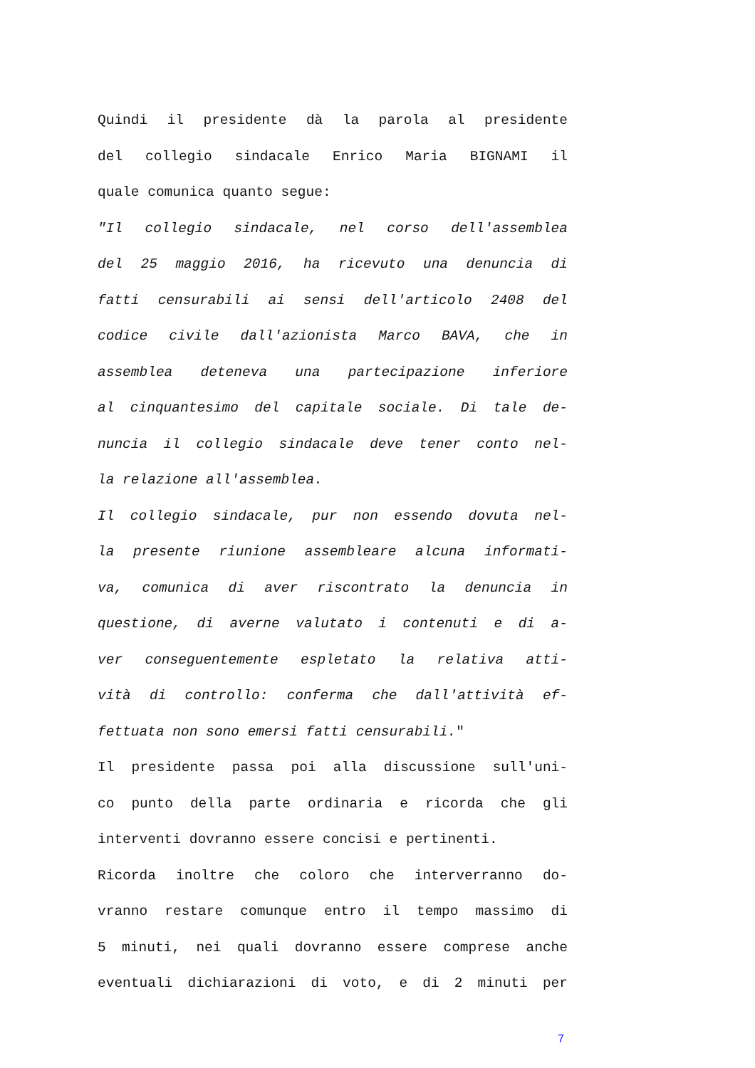Quindi il presidente dà la parola al presidente
del collegio sindacale Enrico Maria BIGNAMI il
quale comunica quanto segue:
"Il collegio sindacale, nel corso dell'assemblea
del 25 maggio 2016, ha ricevuto una denuncia di
fatti censurabili ai sensi dell'articolo 2408 del
codice civile dall'azionista Marco BAVA, che in
assemblea deteneva una partecipazione inferiore
al cinquantesimo del capitale sociale. Di tale de-
nuncia il collegio sindacale deve tener conto nel-
la relazione all'assemblea.
Il collegio sindacale, pur non essendo dovuta nel-
la presente riunione assembleare alcuna informati-
va, comunica di aver riscontrato la denuncia in
questione, di averne valutato i contenuti e di a-
ver conseguentemente espletato la relativa atti-
vità di controllo: conferma che dall'attività ef-
fettuata non sono emersi fatti censurabili."
Il presidente passa poi alla discussione sull'uni-
co punto della parte ordinaria e ricorda che gli
interventi dovranno essere concisi e pertinenti.
Ricorda inoltre che coloro che interverranno do-
vranno restare comunque entro il tempo massimo di
5 minuti, nei quali dovranno essere comprese anche
eventuali dichiarazioni di voto, e di 2 minuti per
7